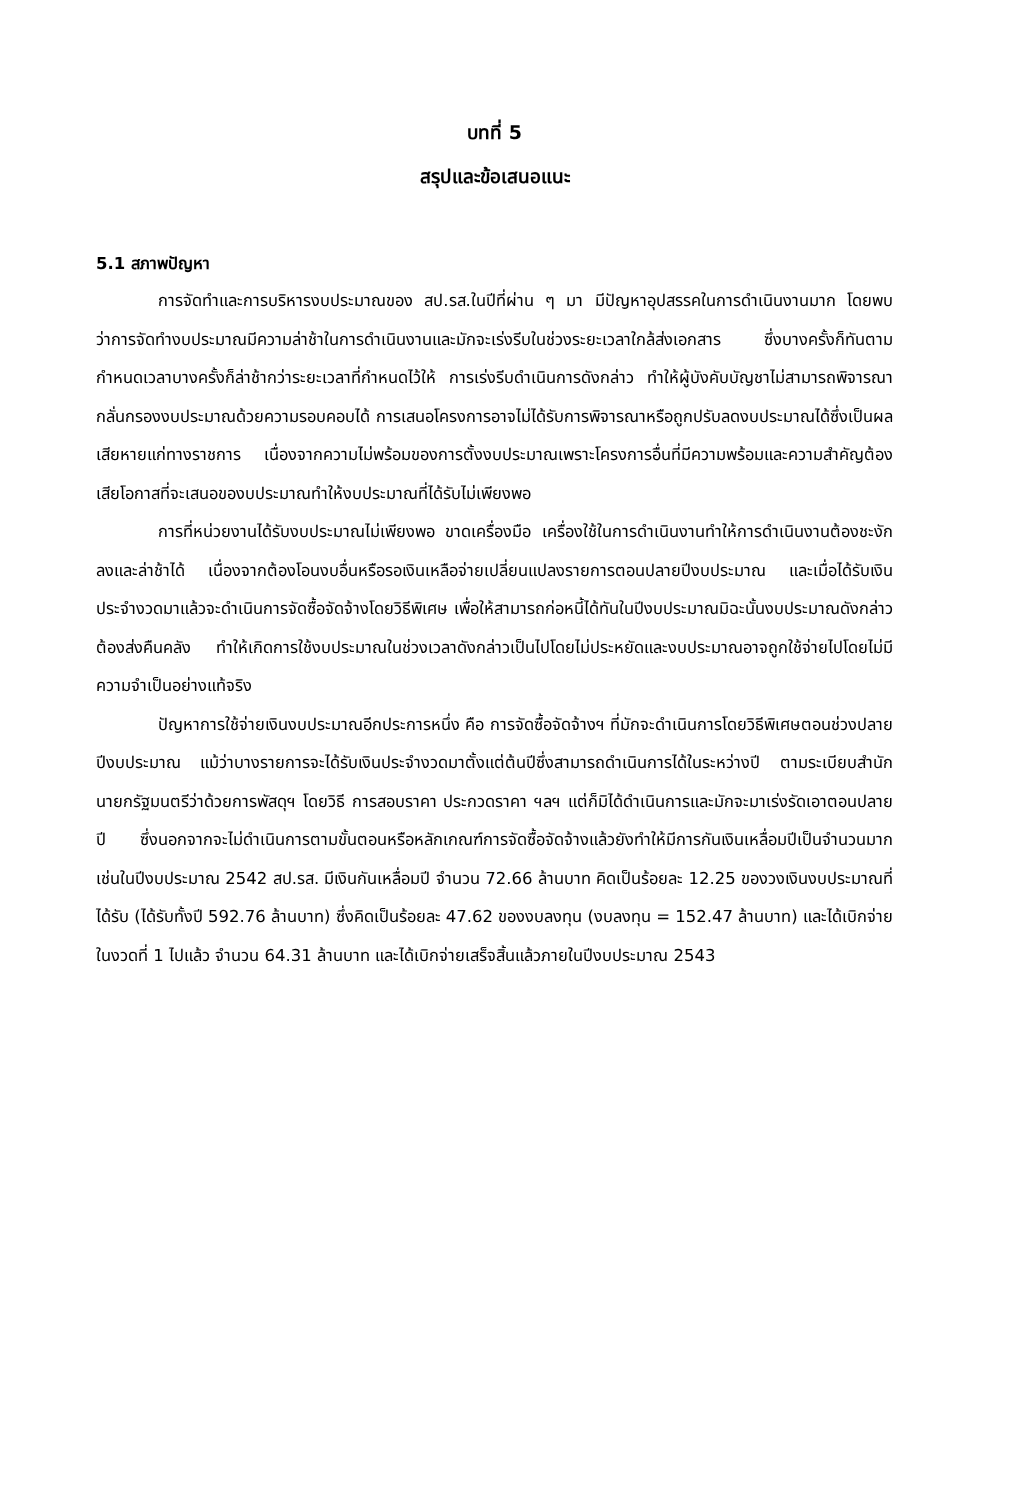บทที่ 5
สรุปและข้อเสนอแนะ
5.1 สภาพปัญหา
การจัดทำและการบริหารงบประมาณของ สป.รส.ในปีที่ผ่าน ๆ มา มีปัญหาอุปสรรคในการดำเนินงานมาก โดยพบว่าการจัดทำงบประมาณมีความล่าช้าในการดำเนินงานและมักจะเร่งรีบในช่วงระยะเวลาใกล้ส่งเอกสาร ซึ่งบางครั้งก็ทันตามกำหนดเวลาบางครั้งก็ล่าช้ากว่าระยะเวลาที่กำหนดไว้ให้ การเร่งรีบดำเนินการดังกล่าว ทำให้ผู้บังคับบัญชาไม่สามารถพิจารณากลั่นกรองงบประมาณด้วยความรอบคอบได้ การเสนอโครงการอาจไม่ได้รับการพิจารณาหรือถูกปรับลดงบประมาณได้ซึ่งเป็นผลเสียหายแก่ทางราชการ เนื่องจากความไม่พร้อมของการตั้งงบประมาณเพราะโครงการอื่นที่มีความพร้อมและความสำคัญต้องเสียโอกาสที่จะเสนอของบประมาณทำให้งบประมาณที่ได้รับไม่เพียงพอ
การที่หน่วยงานได้รับงบประมาณไม่เพียงพอ ขาดเครื่องมือ เครื่องใช้ในการดำเนินงานทำให้การดำเนินงานต้องชะงักลงและล่าช้าได้ เนื่องจากต้องโอนงบอื่นหรือรอเงินเหลือจ่ายเปลี่ยนแปลงรายการตอนปลายปีงบประมาณ และเมื่อได้รับเงินประจำงวดมาแล้วจะดำเนินการจัดซื้อจัดจ้างโดยวิธีพิเศษ เพื่อให้สามารถก่อหนี้ได้ทันในปีงบประมาณมิฉะนั้นงบประมาณดังกล่าวต้องส่งคืนคลัง ทำให้เกิดการใช้งบประมาณในช่วงเวลาดังกล่าวเป็นไปโดยไม่ประหยัดและงบประมาณอาจถูกใช้จ่ายไปโดยไม่มีความจำเป็นอย่างแท้จริง
ปัญหาการใช้จ่ายเงินงบประมาณอีกประการหนึ่ง คือ การจัดซื้อจัดจ้างฯ ที่มักจะดำเนินการโดยวิธีพิเศษตอนช่วงปลายปีงบประมาณ แม้ว่าบางรายการจะได้รับเงินประจำงวดมาตั้งแต่ต้นปีซึ่งสามารถดำเนินการได้ในระหว่างปี ตามระเบียบสำนักนายกรัฐมนตรีว่าด้วยการพัสดุฯ โดยวิธี การสอบราคา ประกวดราคา ฯลฯ แต่ก็มิได้ดำเนินการและมักจะมาเร่งรัดเอาตอนปลายปี ซึ่งนอกจากจะไม่ดำเนินการตามขั้นตอนหรือหลักเกณฑ์การจัดซื้อจัดจ้างแล้วยังทำให้มีการกันเงินเหลื่อมปีเป็นจำนวนมาก เช่นในปีงบประมาณ 2542 สป.รส. มีเงินกันเหลื่อมปี จำนวน 72.66 ล้านบาท คิดเป็นร้อยละ 12.25 ของวงเงินงบประมาณที่ได้รับ (ได้รับทั้งปี 592.76 ล้านบาท) ซึ่งคิดเป็นร้อยละ 47.62 ของงบลงทุน (งบลงทุน = 152.47 ล้านบาท) และได้เบิกจ่ายในงวดที่ 1 ไปแล้ว จำนวน 64.31 ล้านบาท และได้เบิกจ่ายเสร็จสิ้นแล้วภายในปีงบประมาณ 2543